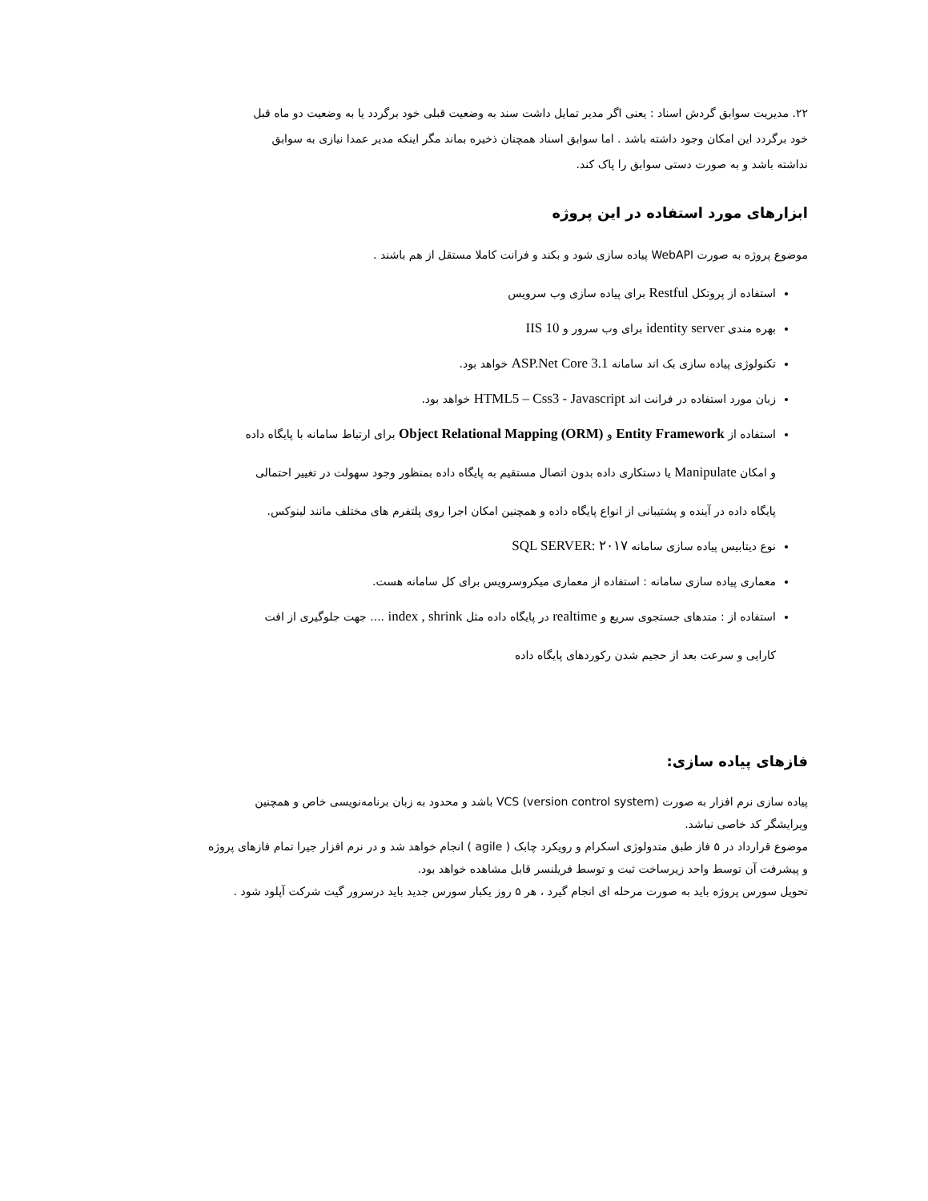۲۲. مدیریت سوابق گردش اسناد : یعنی اگر مدیر تمایل داشت سند به وضعیت قبلی خود برگردد یا به وضعیت دو ماه قبل
خود برگردد این امکان وجود داشته باشد . اما سوابق اسناد همچنان ذخیره بماند مگر اینکه مدیر عمدا نیازی به سوابق
نداشته باشد و به صورت دستی سوابق را پاک کند.
ابزارهای مورد استفاده در این پروژه
موضوع پروژه به صورت WebAPI پیاده سازی شود و بکند و فرانت کاملا مستقل از هم باشند .
استفاده از پروتکل Restful برای پیاده سازی وب سرویس
بهره مندی identity server برای وب سرور و IIS 10
تکنولوژی پیاده سازی بک اند سامانه ASP.Net Core 3.1 خواهد بود.
زبان مورد استفاده در فرانت اند HTML5 – Css3 - Javascript خواهد بود.
استفاده از Entity Framework و Object Relational Mapping (ORM) برای ارتباط سامانه با پایگاه داده
و امکان Manipulate یا دستکاری داده بدون اتصال مستقیم به پایگاه داده بمنظور وجود سهولت در تغییر احتمالی
پایگاه داده در آینده و پشتیبانی از انواع پایگاه داده و همچنین امکان اجرا روی پلتفرم های مختلف مانند لینوکس.
نوع دیتابیس پیاده سازی سامانه SQL SERVER: ۲۰۱۷
معماری پیاده سازی سامانه : استفاده از معماری میکروسرویس برای کل سامانه هست.
استفاده از : متدهای جستجوی سریع و realtime در پایگاه داده مثل index , shrink .... جهت جلوگیری از افت
کارایی و سرعت بعد از حجیم شدن رکوردهای پایگاه داده
فازهای پیاده سازی:
پیاده سازی نرم افزار به صورت VCS (version control system) باشد و محدود به زبان برنامه‌نویسی خاص و همچنین
ویرایشگر کد خاصی نباشد.
موضوع قرارداد در ۵ فاز طبق متدولوژی اسکرام و رویکرد چابک ( agile ) انجام خواهد شد و در نرم افزار جیرا تمام فازهای پروژه
و پیشرفت آن توسط واحد زیرساخت ثبت و توسط فریلنسر قابل مشاهده خواهد بود.
تحویل سورس پروژه باید به صورت مرحله ای انجام گیرد ، هر ۵ روز یکبار سورس جدید باید درسرور گیت شرکت آپلود شود .